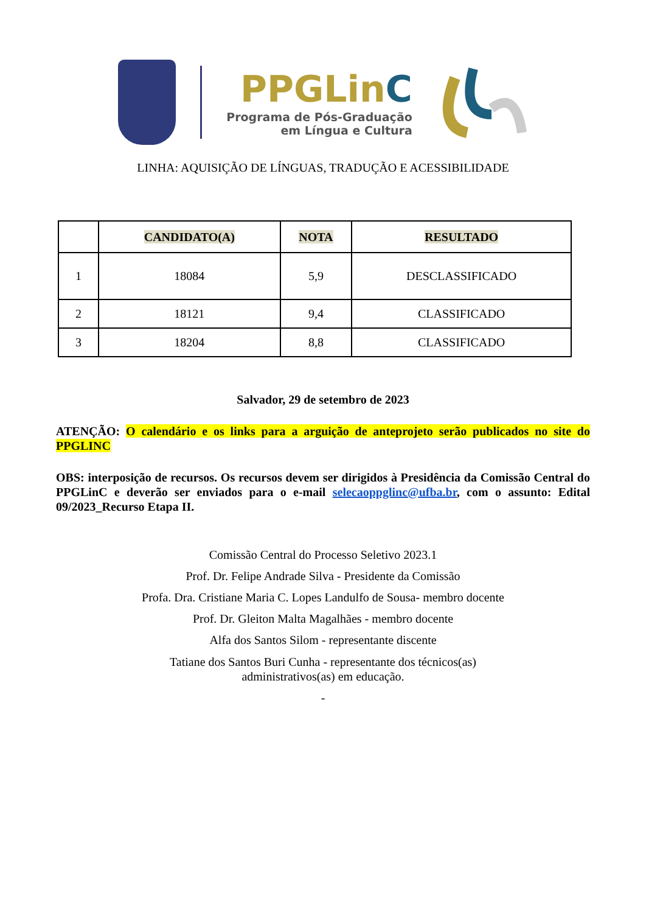PPGLinC
Programa de Pós-Graduação
em Língua e Cultura
LINHA: AQUISIÇÃO DE LÍNGUAS, TRADUÇÃO E ACESSIBILIDADE
| | CANDIDATO(A) | NOTA | RESULTADO |
| --- | --- | --- | --- |
| 1 | 18084 | 5,9 | DESCLASSIFICADO |
| 2 | 18121 | 9,4 | CLASSIFICADO |
| 3 | 18204 | 8,8 | CLASSIFICADO |
Salvador, 29 de setembro de 2023
ATENÇÃO: O calendário e os links para a arguição de anteprojeto serão publicados no site do PPGLINC
OBS: interposição de recursos. Os recursos devem ser dirigidos à Presidência da Comissão Central do PPGLinC e deverão ser enviados para o e-mail selecaoppglinc@ufba.br, com o assunto: Edital 09/2023_Recurso Etapa II.
Comissão Central do Processo Seletivo 2023.1
Prof. Dr. Felipe Andrade Silva - Presidente da Comissão
Profa. Dra. Cristiane Maria C. Lopes Landulfo de Sousa- membro docente
Prof. Dr. Gleiton Malta Magalhães - membro docente
Alfa dos Santos Silom - representante discente
Tatiane dos Santos Buri Cunha - representante dos técnicos(as)
administrativos(as) em educação.
-